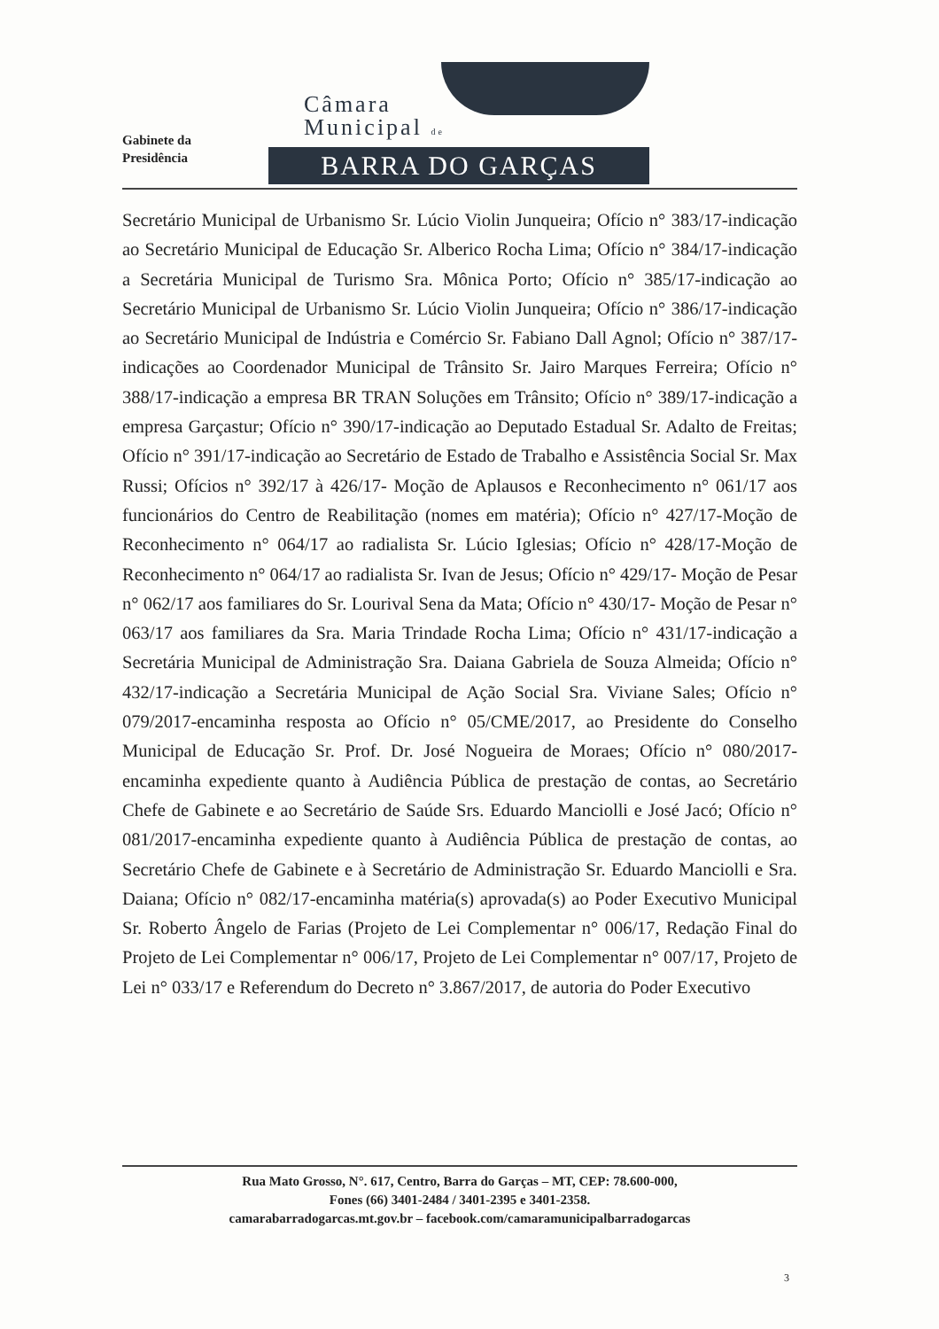Gabinete da
Presidência
Câmara
Municipal de
BARRA DO GARÇAS
Secretário Municipal de Urbanismo Sr. Lúcio Violin Junqueira; Ofício n° 383/17-indicação ao Secretário Municipal de Educação Sr. Alberico Rocha Lima; Ofício n° 384/17-indicação a Secretária Municipal de Turismo Sra. Mônica Porto; Ofício n° 385/17-indicação ao Secretário Municipal de Urbanismo Sr. Lúcio Violin Junqueira; Ofício n° 386/17-indicação ao Secretário Municipal de Indústria e Comércio Sr. Fabiano Dall Agnol; Ofício n° 387/17-indicações ao Coordenador Municipal de Trânsito Sr. Jairo Marques Ferreira; Ofício n° 388/17-indicação a empresa BR TRAN Soluções em Trânsito; Ofício n° 389/17-indicação a empresa Garçastur; Ofício n° 390/17-indicação ao Deputado Estadual Sr. Adalto de Freitas; Ofício n° 391/17-indicação ao Secretário de Estado de Trabalho e Assistência Social Sr. Max Russi; Ofícios n° 392/17 à 426/17- Moção de Aplausos e Reconhecimento n° 061/17 aos funcionários do Centro de Reabilitação (nomes em matéria); Ofício n° 427/17-Moção de Reconhecimento n° 064/17 ao radialista Sr. Lúcio Iglesias; Ofício n° 428/17-Moção de Reconhecimento n° 064/17 ao radialista Sr. Ivan de Jesus; Ofício n° 429/17- Moção de Pesar n° 062/17 aos familiares do Sr. Lourival Sena da Mata; Ofício n° 430/17- Moção de Pesar n° 063/17 aos familiares da Sra. Maria Trindade Rocha Lima; Ofício n° 431/17-indicação a Secretária Municipal de Administração Sra. Daiana Gabriela de Souza Almeida; Ofício n° 432/17-indicação a Secretária Municipal de Ação Social Sra. Viviane Sales; Ofício n° 079/2017-encaminha resposta ao Ofício n° 05/CME/2017, ao Presidente do Conselho Municipal de Educação Sr. Prof. Dr. José Nogueira de Moraes; Ofício n° 080/2017-encaminha expediente quanto à Audiência Pública de prestação de contas, ao Secretário Chefe de Gabinete e ao Secretário de Saúde Srs. Eduardo Manciolli e José Jacó; Ofício n° 081/2017-encaminha expediente quanto à Audiência Pública de prestação de contas, ao Secretário Chefe de Gabinete e à Secretário de Administração Sr. Eduardo Manciolli e Sra. Daiana; Ofício n° 082/17-encaminha matéria(s) aprovada(s) ao Poder Executivo Municipal Sr. Roberto Ângelo de Farias (Projeto de Lei Complementar n° 006/17, Redação Final do Projeto de Lei Complementar n° 006/17, Projeto de Lei Complementar n° 007/17, Projeto de Lei n° 033/17 e Referendum do Decreto n° 3.867/2017, de autoria do Poder Executivo
Rua Mato Grosso, N°. 617, Centro, Barra do Garças – MT, CEP: 78.600-000,
Fones (66) 3401-2484 / 3401-2395 e 3401-2358.
camarabarradogarcas.mt.gov.br – facebook.com/camaramunicipalbarradogarcas
3